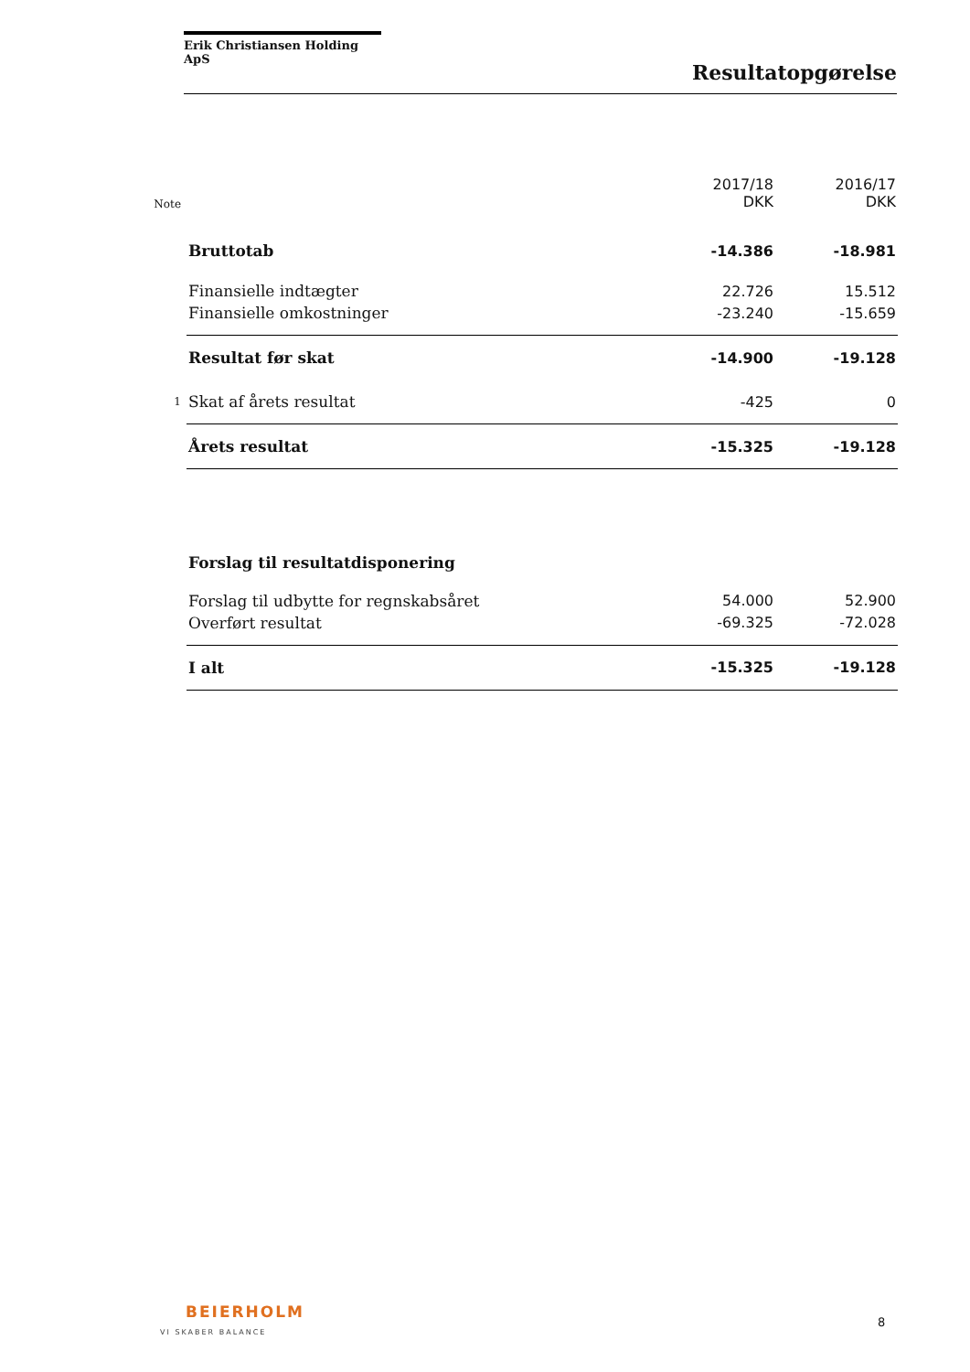Erik Christiansen Holding ApS
Resultatopgørelse
| Note | | 2017/18 DKK | 2016/17 DKK |
| --- | --- | --- | --- |
| | Bruttotab | -14.386 | -18.981 |
| | Finansielle indtægter | 22.726 | 15.512 |
| | Finansielle omkostninger | -23.240 | -15.659 |
| | Resultat før skat | -14.900 | -19.128 |
| 1 | Skat af årets resultat | -425 | 0 |
| | Årets resultat | -15.325 | -19.128 |
| | Forslag til resultatdisponering | | |
| | Forslag til udbytte for regnskabsåret | 54.000 | 52.900 |
| | Overført resultat | -69.325 | -72.028 |
| | I alt | -15.325 | -19.128 |
BEIERHOLM
VI SKABER BALANCE
8